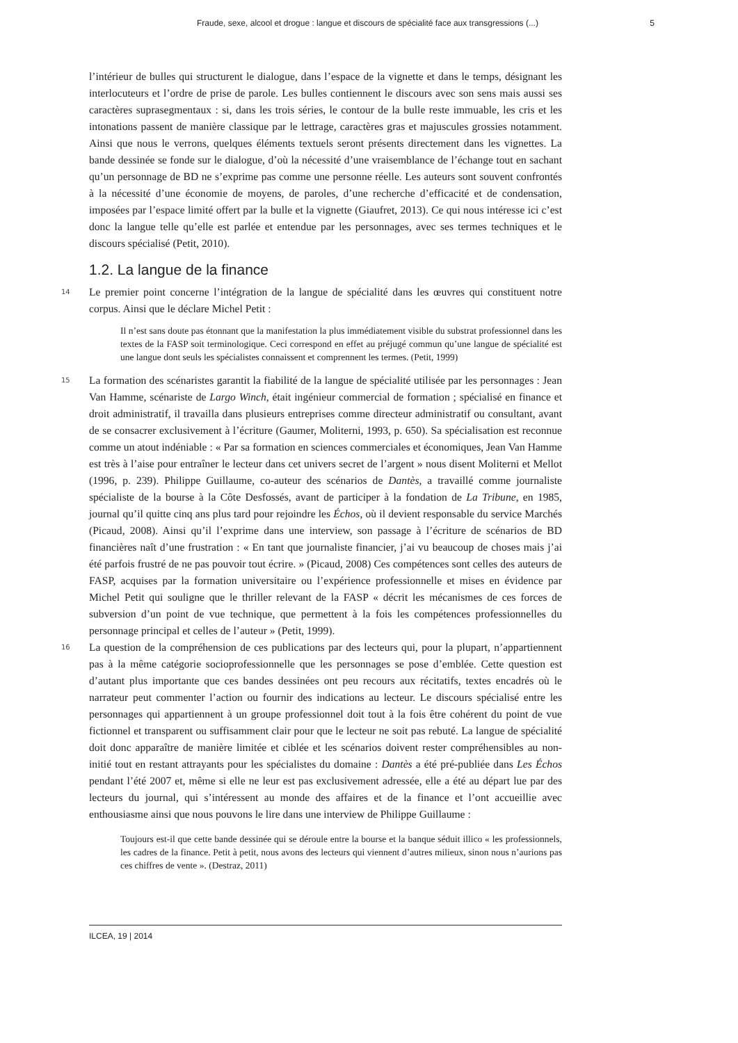Fraude, sexe, alcool et drogue : langue et discours de spécialité face aux transgressions (...) 5
l’intérieur de bulles qui structurent le dialogue, dans l’espace de la vignette et dans le temps, désignant les interlocuteurs et l’ordre de prise de parole. Les bulles contiennent le discours avec son sens mais aussi ses caractères suprasegmentaux : si, dans les trois séries, le contour de la bulle reste immuable, les cris et les intonations passent de manière classique par le lettrage, caractères gras et majuscules grossies notamment. Ainsi que nous le verrons, quelques éléments textuels seront présents directement dans les vignettes. La bande dessinée se fonde sur le dialogue, d’où la nécessité d’une vraisemblance de l’échange tout en sachant qu’un personnage de BD ne s’exprime pas comme une personne réelle. Les auteurs sont souvent confrontés à la nécessité d’une économie de moyens, de paroles, d’une recherche d’efficacité et de condensation, imposées par l’espace limité offert par la bulle et la vignette (Giaufret, 2013). Ce qui nous intéresse ici c’est donc la langue telle qu’elle est parlée et entendue par les personnages, avec ses termes techniques et le discours spécialisé (Petit, 2010).
1.2. La langue de la finance
14 Le premier point concerne l’intégration de la langue de spécialité dans les œuvres qui constituent notre corpus. Ainsi que le déclare Michel Petit :
Il n’est sans doute pas étonnant que la manifestation la plus immédiatement visible du substrat professionnel dans les textes de la FASP soit terminologique. Ceci correspond en effet au préjugé commun qu’une langue de spécialité est une langue dont seuls les spécialistes connaissent et comprennent les termes. (Petit, 1999)
15 La formation des scénaristes garantit la fiabilité de la langue de spécialité utilisée par les personnages : Jean Van Hamme, scénariste de Largo Winch, était ingénieur commercial de formation ; spécialisé en finance et droit administratif, il travailla dans plusieurs entreprises comme directeur administratif ou consultant, avant de se consacrer exclusivement à l’écriture (Gaumer, Moliterni, 1993, p. 650). Sa spécialisation est reconnue comme un atout indéniable : « Par sa formation en sciences commerciales et économiques, Jean Van Hamme est très à l’aise pour entraîner le lecteur dans cet univers secret de l’argent » nous disent Moliterni et Mellot (1996, p. 239). Philippe Guillaume, co-auteur des scénarios de Dantès, a travaillé comme journaliste spécialiste de la bourse à la Côte Desfossés, avant de participer à la fondation de La Tribune, en 1985, journal qu’il quitte cinq ans plus tard pour rejoindre les Échos, où il devient responsable du service Marchés (Picaud, 2008). Ainsi qu’il l’exprime dans une interview, son passage à l’écriture de scénarios de BD financières naît d’une frustration : « En tant que journaliste financier, j’ai vu beaucoup de choses mais j’ai été parfois frustré de ne pas pouvoir tout écrire. » (Picaud, 2008) Ces compétences sont celles des auteurs de FASP, acquises par la formation universitaire ou l’expérience professionnelle et mises en évidence par Michel Petit qui souligne que le thriller relevant de la FASP « décrit les mécanismes de ces forces de subversion d’un point de vue technique, que permettent à la fois les compétences professionnelles du personnage principal et celles de l’auteur » (Petit, 1999).
16 La question de la compréhension de ces publications par des lecteurs qui, pour la plupart, n’appartiennent pas à la même catégorie socioprofessionnelle que les personnages se pose d’emblée. Cette question est d’autant plus importante que ces bandes dessinées ont peu recours aux récitatifs, textes encadrés où le narrateur peut commenter l’action ou fournir des indications au lecteur. Le discours spécialisé entre les personnages qui appartiennent à un groupe professionnel doit tout à la fois être cohérent du point de vue fictionnel et transparent ou suffisamment clair pour que le lecteur ne soit pas rebuté. La langue de spécialité doit donc apparaître de manière limitée et ciblée et les scénarios doivent rester compréhensibles au non-initié tout en restant attrayants pour les spécialistes du domaine : Dantès a été pré-publiée dans Les Échos pendant l’été 2007 et, même si elle ne leur est pas exclusivement adressée, elle a été au départ lue par des lecteurs du journal, qui s’intéressent au monde des affaires et de la finance et l’ont accueillie avec enthousiasme ainsi que nous pouvons le lire dans une interview de Philippe Guillaume :
Toujours est-il que cette bande dessinée qui se déroule entre la bourse et la banque séduit illico « les professionnels, les cadres de la finance. Petit à petit, nous avons des lecteurs qui viennent d’autres milieux, sinon nous n’aurions pas ces chiffres de vente ». (Destraz, 2011)
ILCEA, 19 | 2014